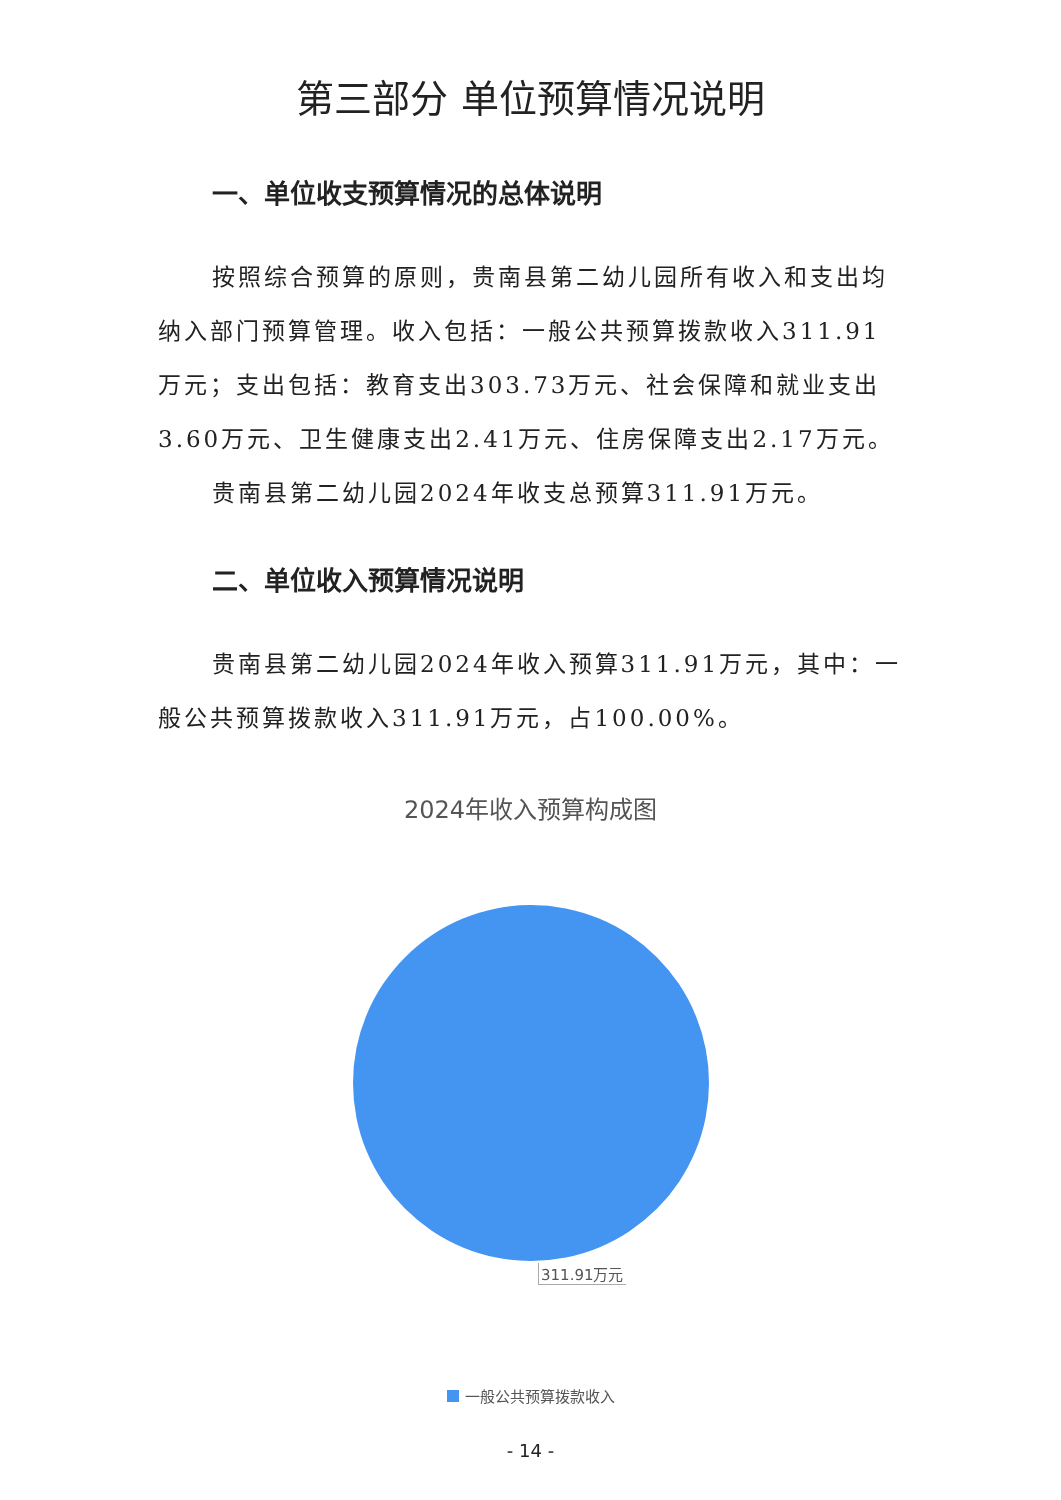第三部分 单位预算情况说明
一、单位收支预算情况的总体说明
按照综合预算的原则，贵南县第二幼儿园所有收入和支出均纳入部门预算管理。收入包括：一般公共预算拨款收入311.91万元；支出包括：教育支出303.73万元、社会保障和就业支出3.60万元、卫生健康支出2.41万元、住房保障支出2.17万元。
贵南县第二幼儿园2024年收支总预算311.91万元。
二、单位收入预算情况说明
贵南县第二幼儿园2024年收入预算311.91万元，其中：一般公共预算拨款收入311.91万元，占100.00%。
2024年收入预算构成图
311.91万元
一般公共预算拨款收入
- 14 -